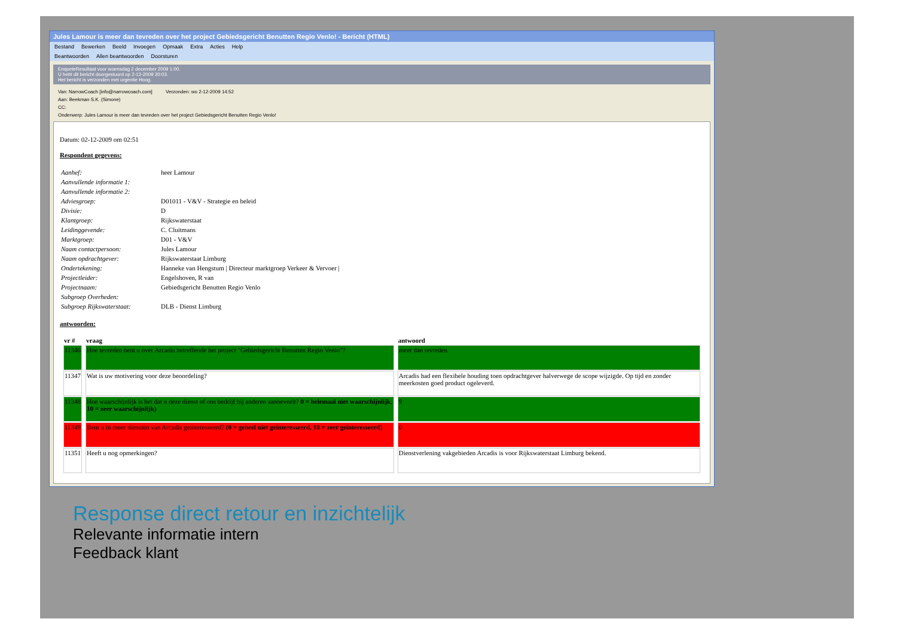Jules Lamour is meer dan tevreden over het project Gebiedsgericht Benutten Regio Venlo! - Bericht (HTML)
Bestand Bewerken Beeld Invoegen Opmaak Extra Acties Help
Beantwoorden Allen beantwoorden Doorsturen
EnqueteResultaat voor woensdag 2 december 2009 1:00.
U hebt dit bericht doorgestuurd op 2-12-2009 20:03.
Het bericht is verzonden met urgentie Hoog.
Van: NarrowCoach [info@narrowcoach.com] Verzonden: wo 2-12-2009 14:52
Aan: Beekman S.K. (Simone)
CC:
Onderwerp: Jules Lamour is meer dan tevreden over het project Gebiedsgericht Benutten Regio Venlo!
Datum: 02-12-2009 om 02:51
Respondent gegevens:
| Aanhef: | heer Lamour |
| Aanvullende informatie 1: | |
| Aanvullende informatie 2: | |
| Adviesgroep: | D01011 - V&V - Strategie en beleid |
| Divisie: | D |
| Klantgroep: | Rijkswaterstaat |
| Leidinggevende: | C. Cluitmans |
| Marktgroep: | D01 - V&V |
| Naam contactpersoon: | Jules Lamour |
| Naam opdrachtgever: | Rijkswaterstaat Limburg |
| Ondertekening: | Hanneke van Hengstum / Directeur marktgroep Verkeer & Vervoer / |
| Projectleider: | Engelshoven, R van |
| Projectnaam: | Gebiedsgericht Benutten Regio Venlo |
| Subgroep Overheden: | |
| Subgroep Rijkswaterstaat: | DLB - Dienst Limburg |
antwoorden:
| vr # | vraag | antwoord |
| --- | --- | --- |
| 11346 | Hoe tevreden bent u over Arcadis betreffende het project "Gebiedsgericht Benutten Regio Venlo"? | meer dan tevreden |
| 11347 | Wat is uw motivering voor deze beoordeling? | Arcadis had een flexibele houding toen opdrachtgever halverwege de scope wijzigde. Op tijd en zonder meerkosten goed product ogeleverd. |
| 11348 | Hoe waarschijnlijk is het dat u deze dienst of ons bedrijf bij anderen aanbeveelt? 0 = helemaal niet waarschijnlijk, 10 = zeer waarschijnlijk) | 9 |
| 11349 | Bent u in meer diensten van Arcadis geinteresseerd? (0 = geheel niet geïnteresseerd, 10 = zeer geïnteresseerd) | 0 |
| 11351 | Heeft u nog opmerkingen? | Dienstverlening vakgebieden Arcadis is voor Rijkswaterstaat Limburg bekend. |
Response direct retour en inzichtelijk
Relevante informatie intern
Feedback klant